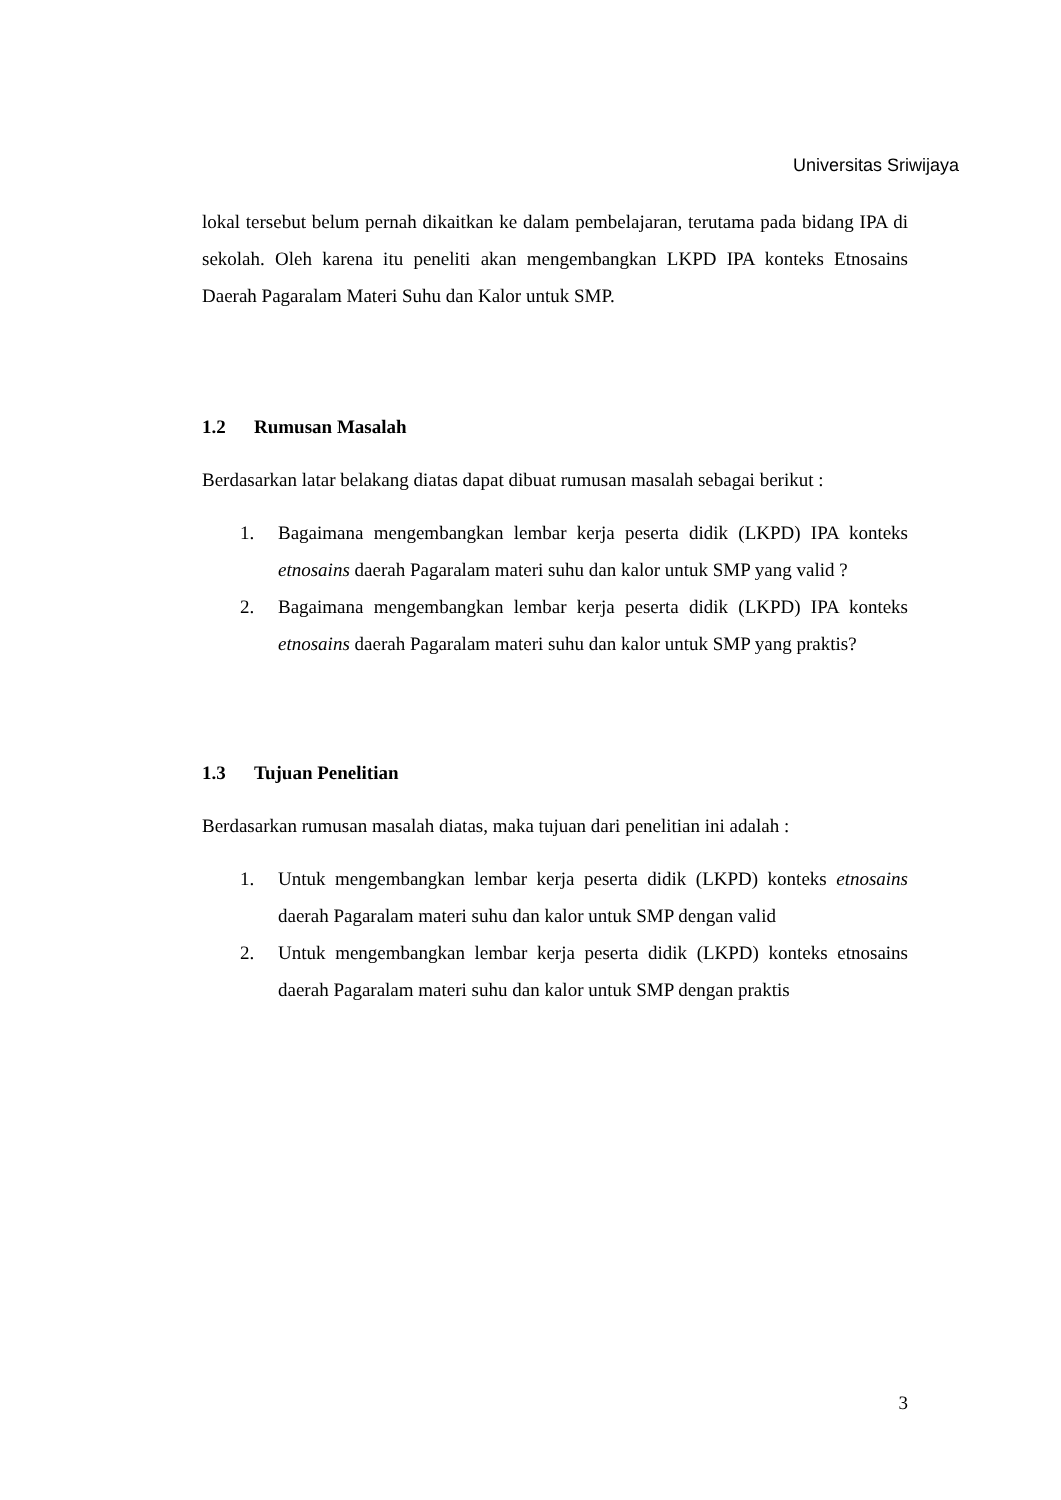Universitas Sriwijaya
lokal tersebut belum pernah dikaitkan ke dalam pembelajaran, terutama pada bidang IPA di sekolah. Oleh karena itu peneliti akan mengembangkan LKPD IPA konteks Etnosains Daerah Pagaralam Materi Suhu dan Kalor untuk SMP.
1.2 Rumusan Masalah
Berdasarkan latar belakang diatas dapat dibuat rumusan masalah sebagai berikut :
1. Bagaimana mengembangkan lembar kerja peserta didik (LKPD) IPA konteks etnosains daerah Pagaralam materi suhu dan kalor untuk SMP yang valid ?
2. Bagaimana mengembangkan lembar kerja peserta didik (LKPD) IPA konteks etnosains daerah Pagaralam materi suhu dan kalor untuk SMP yang praktis?
1.3 Tujuan Penelitian
Berdasarkan rumusan masalah diatas, maka tujuan dari penelitian ini adalah :
1. Untuk mengembangkan lembar kerja peserta didik (LKPD) konteks etnosains daerah Pagaralam materi suhu dan kalor untuk SMP dengan valid
2. Untuk mengembangkan lembar kerja peserta didik (LKPD) konteks etnosains daerah Pagaralam materi suhu dan kalor untuk SMP dengan praktis
3